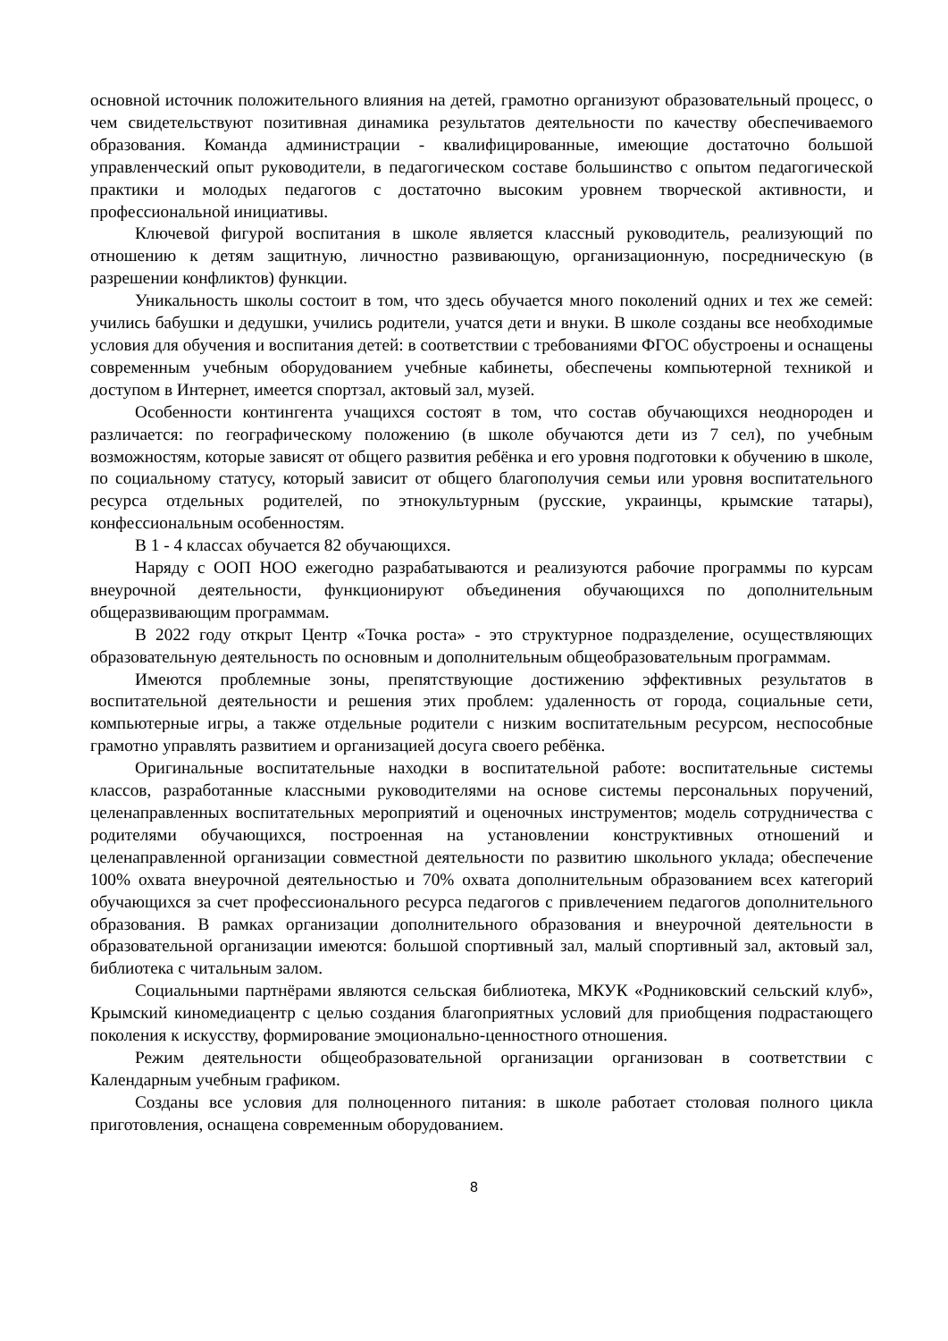основной источник положительного влияния на детей, грамотно организуют образовательный процесс, о чем свидетельствуют позитивная динамика результатов деятельности по качеству обеспечиваемого образования. Команда администрации - квалифицированные, имеющие достаточно большой управленческий опыт руководители, в педагогическом составе большинство с опытом педагогической практики и молодых педагогов с достаточно высоким уровнем творческой активности, и профессиональной инициативы.
Ключевой фигурой воспитания в школе является классный руководитель, реализующий по отношению к детям защитную, личностно развивающую, организационную, посредническую (в разрешении конфликтов) функции.
Уникальность школы состоит в том, что здесь обучается много поколений одних и тех же семей: учились бабушки и дедушки, учились родители, учатся дети и внуки. В школе созданы все необходимые условия для обучения и воспитания детей: в соответствии с требованиями ФГОС обустроены и оснащены современным учебным оборудованием учебные кабинеты, обеспечены компьютерной техникой и доступом в Интернет, имеется спортзал, актовый зал, музей.
Особенности контингента учащихся состоят в том, что состав обучающихся неоднороден и различается: по географическому положению (в школе обучаются дети из 7 сел), по учебным возможностям, которые зависят от общего развития ребёнка и его уровня подготовки к обучению в школе, по социальному статусу, который зависит от общего благополучия семьи или уровня воспитательного ресурса отдельных родителей, по этнокультурным (русские, украинцы, крымские татары), конфессиональным особенностям.
В 1 - 4 классах обучается 82 обучающихся.
Наряду с ООП НОО ежегодно разрабатываются и реализуются рабочие программы по курсам внеурочной деятельности, функционируют объединения обучающихся по дополнительным общеразвивающим программам.
В 2022 году открыт Центр «Точка роста» - это структурное подразделение, осуществляющих образовательную деятельность по основным и дополнительным общеобразовательным программам.
Имеются проблемные зоны, препятствующие достижению эффективных результатов в воспитательной деятельности и решения этих проблем: удаленность от города, социальные сети, компьютерные игры, а также отдельные родители с низким воспитательным ресурсом, неспособные грамотно управлять развитием и организацией досуга своего ребёнка.
Оригинальные воспитательные находки в воспитательной работе: воспитательные системы классов, разработанные классными руководителями на основе системы персональных поручений, целенаправленных воспитательных мероприятий и оценочных инструментов; модель сотрудничества с родителями обучающихся, построенная на установлении конструктивных отношений и целенаправленной организации совместной деятельности по развитию школьного уклада; обеспечение 100% охвата внеурочной деятельностью и 70% охвата дополнительным образованием всех категорий обучающихся за счет профессионального ресурса педагогов с привлечением педагогов дополнительного образования. В рамках организации дополнительного образования и внеурочной деятельности в образовательной организации имеются: большой спортивный зал, малый спортивный зал, актовый зал, библиотека с читальным залом.
Социальными партнёрами являются сельская библиотека, МКУК «Родниковский сельский клуб», Крымский киномедиацентр с целью создания благоприятных условий для приобщения подрастающего поколения к искусству, формирование эмоционально-ценностного отношения.
Режим деятельности общеобразовательной организации организован в соответствии с Календарным учебным графиком.
Созданы все условия для полноценного питания: в школе работает столовая полного цикла приготовления, оснащена современным оборудованием.
8